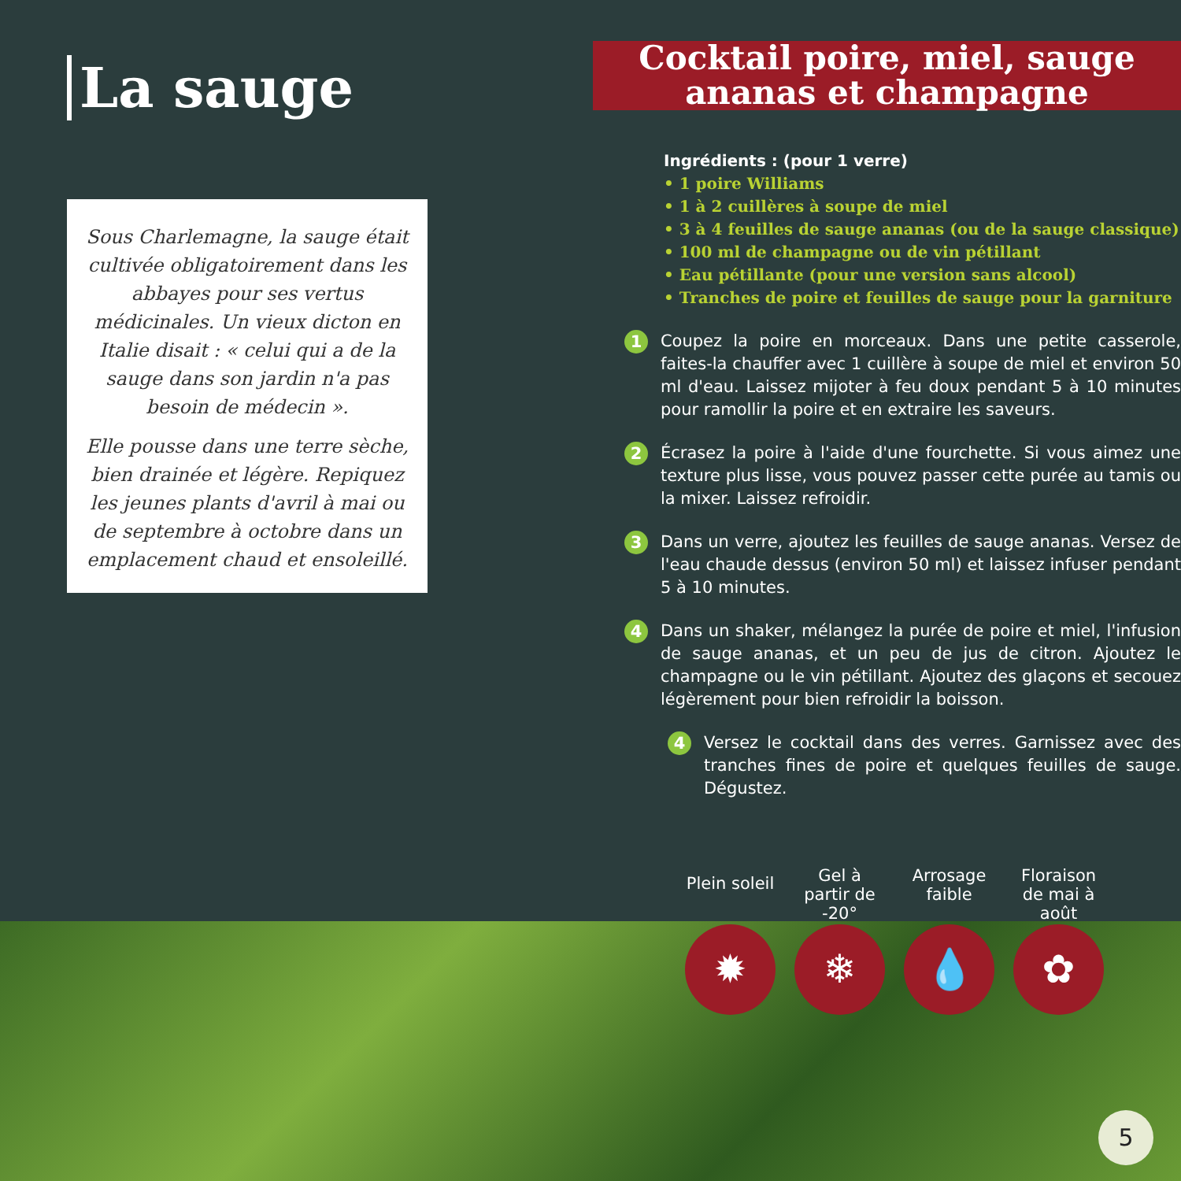La sauge
Sous Charlemagne, la sauge était cultivée obligatoirement dans les abbayes pour ses vertus médicinales. Un vieux dicton en Italie disait : « celui qui a de la sauge dans son jardin n'a pas besoin de médecin ».
Elle pousse dans une terre sèche, bien drainée et légère. Repiquez les jeunes plants d'avril à mai ou de septembre à octobre dans un emplacement chaud et ensoleillé.
Cocktail poire, miel, sauge ananas et champagne
Ingrédients : (pour 1 verre)
• 1 poire Williams
• 1 à 2 cuillères à soupe de miel
• 3 à 4 feuilles de sauge ananas (ou de la sauge classique)
• 100 ml de champagne ou de vin pétillant
• Eau pétillante (pour une version sans alcool)
• Tranches de poire et feuilles de sauge pour la garniture
1 Coupez la poire en morceaux. Dans une petite casserole, faites-la chauffer avec 1 cuillère à soupe de miel et environ 50 ml d'eau. Laissez mijoter à feu doux pendant 5 à 10 minutes pour ramollir la poire et en extraire les saveurs.
2 Écrasez la poire à l'aide d'une fourchette. Si vous aimez une texture plus lisse, vous pouvez passer cette purée au tamis ou la mixer. Laissez refroidir.
3 Dans un verre, ajoutez les feuilles de sauge ananas. Versez de l'eau chaude dessus (environ 50 ml) et laissez infuser pendant 5 à 10 minutes.
4 Dans un shaker, mélangez la purée de poire et miel, l'infusion de sauge ananas, et un peu de jus de citron. Ajoutez le champagne ou le vin pétillant. Ajoutez des glaçons et secouez légèrement pour bien refroidir la boisson.
4 Versez le cocktail dans des verres. Garnissez avec des tranches fines de poire et quelques feuilles de sauge. Dégustez.
Plein soleil
✹
Gel à partir de -20°
❄
Arrosage faible
💧
Floraison de mai à août
✿
5